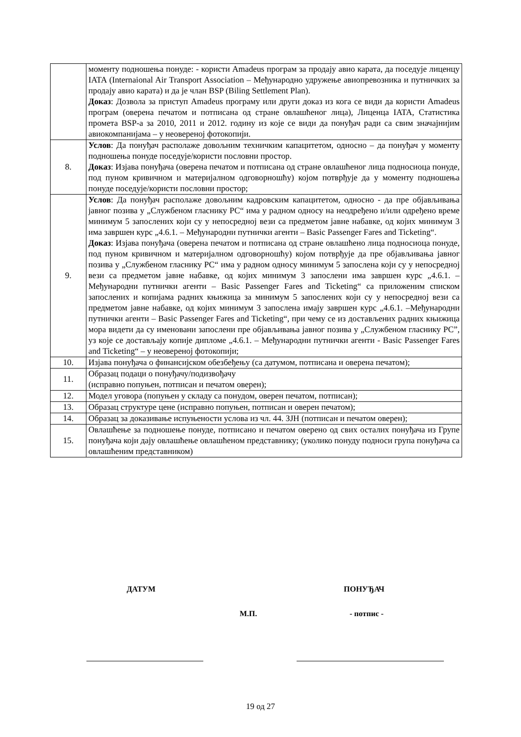| | моменту подношења понуде: - користи Amadeus програм за продају авио карата, да поседује лиценцу IATA (Internaional Air Transport Association – Међународно удружење авиопревозника и путничких за продају авио карата) и да је члан BSP (Biling Settlement Plan). Доказ : Дозвола за приступ Amadeus програму или други доказ из кога се види да користи Amadeus програм (оверена печатом и потписана од стране овлашћеног лица), Лиценца IATA, Статистика промета BSP-а за 2010, 2011 и 2012. годину из које се види да понуђач ради са свим значајнијим авиокомпанијама – у неовереној фотокопији. |
| 8. | Услов : Да понуђач располаже довољним техничким капацитетом, односно – да понуђач у моменту подношења понуде поседује/користи пословни простор. Доказ : Изјава понуђача (оверена печатом и потписана од стране овлашћеног лица подносиоца понуде, под пуном кривичном и материјалном одговорношћу) којом потврђује да у моменту подношења понуде поседује/користи пословни простор; |
| 9. | Услов : Да понуђач располаже довољним кадровским капацитетом, односно - да пре објављивања јавног позива у „Службеном гласнику РС“ има у радном односу на неодређено и/или одређено време минимум 5 запослених који су у непосредној вези са предметом јавне набавке, од којих минимум 3 има завршен курс „4.6.1. – Међународни путнички агенти – Basic Passenger Fares and Ticketing“. Доказ : Изјава понуђача (оверена печатом и потписана од стране овлашћено лица подносиоца понуде, под пуном кривичном и материјалном одговорношћу) којом потврђује да пре објављивања јавног позива у „Службеном гласнику РС“ има у радном односу минимум 5 запослена који су у непосредној вези са предметом јавне набавке, од којих минимум 3 запослени има завршен курс „4.6.1. – Међународни путнички агенти – Basic Passenger Fares and Ticketing“ са приложеним списком запослених и копијама радних књижица за минимум 5 запослених који су у непосредној вези са предметом јавне набавке, од којих минимум 3 запослена имају завршен курс „4.6.1. –Међународни путнички агенти – Basic Passenger Fares and Ticketing“, при чему се из достављених радних књижица мора видети да су именовани запослени пре објављивања јавног позива у „Службеном гласнику РС”, уз које се достављају копије дипломе „4.6.1. – Међународни путнички агенти - Basic Passenger Fares and Ticketing“ – у неовереној фотокопији; |
| 10. | Изјава понуђача о финансијском обезбеђењу (са датумом, потписана и оверена печатом); |
| 11. | Образац подаци о понуђачу/подизвођачу (исправно попуњен, потписан и печатом оверен); |
| 12. | Модел уговора (попуњен у складу са понудом, оверен печатом, потписан); |
| 13. | Образац структуре цене (исправно попуњен, потписан и оверен печатом); |
| 14. | Образац за доказивање испуњености услова из чл. 44. ЗЈН (потписан и печатом оверен); |
| 15. | Овлашћење за подношење понуде, потписано и печатом оверено од свих осталих понуђача из Групе понуђача који дају овлашћење овлашћеном представнику; (уколико понуду подноси група понуђача са овлашћеним представником) |
ДАТУМ ПОНУЂАЧ
М.П. - потпис -
19 од 27